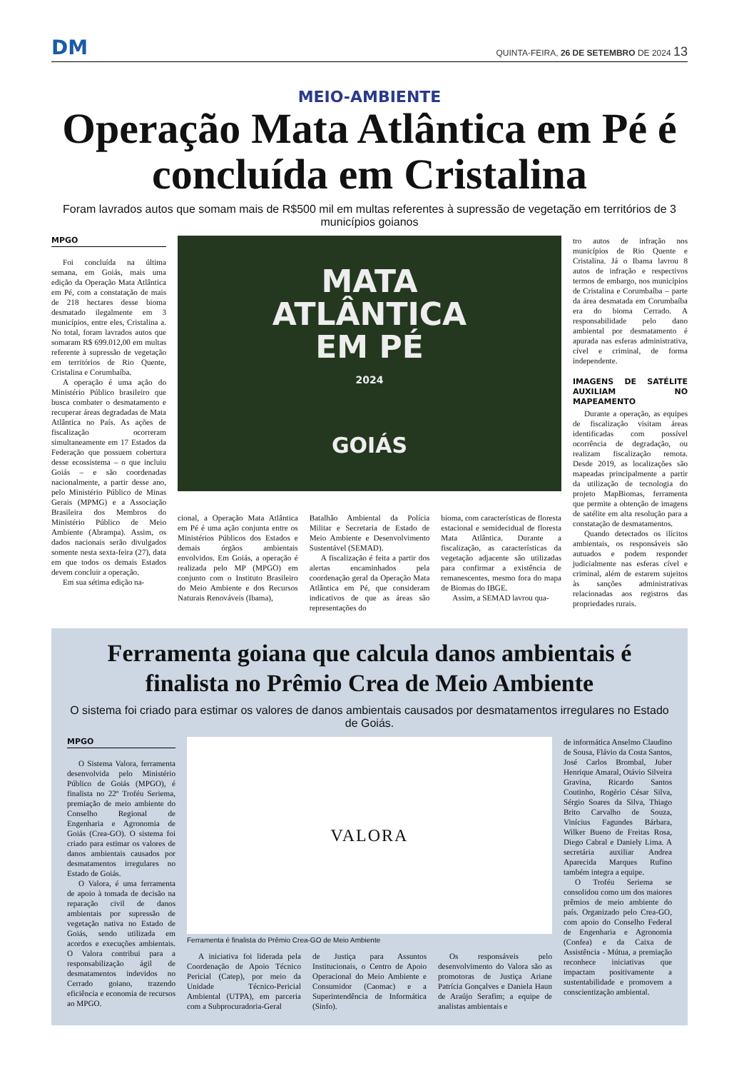DM
QUINTA-FEIRA, 26 DE SETEMBRO DE 2024 13
MEIO-AMBIENTE
Operação Mata Atlântica em Pé é concluída em Cristalina
Foram lavrados autos que somam mais de R$500 mil em multas referentes à supressão de vegetação em territórios de 3 municípios goianos
MPGO
Foi concluída na última semana, em Goiás, mais uma edição da Operação Mata Atlântica em Pé, com a constatação de mais de 218 hectares desse bioma desmatado ilegalmente em 3 municípios, entre eles, Cristalina a. No total, foram lavrados autos que somaram R$ 699.012,00 em multas referente à supressão de vegetação em territórios de Rio Quente, Cristalina e Corumbaíba.
A operação é uma ação do Ministério Público brasileiro que busca combater o desmatamento e recuperar áreas degradadas de Mata Atlântica no País. As ações de fiscalização ocorreram simultaneamente em 17 Estados da Federação que possuem cobertura desse ecossistema – o que incluiu Goiás – e são coordenadas nacionalmente, a partir desse ano, pelo Ministério Público de Minas Gerais (MPMG) e a Associação Brasileira dos Membros do Ministério Público de Meio Ambiente (Abrampa). Assim, os dados nacionais serão divulgados somente nesta sexta-feira (27), data em que todos os demais Estados devem concluir a operação.
Em sua sétima edição na-
MATA
ATLÂNTICA
EM PÉ
2024
GOIÁS
cional, a Operação Mata Atlântica em Pé é uma ação conjunta entre os Ministérios Públicos dos Estados e demais órgãos ambientais envolvidos. Em Goiás, a operação é realizada pelo MP (MPGO) em conjunto com o Instituto Brasileiro do Meio Ambiente e dos Recursos Naturais Renováveis (Ibama),
Batalhão Ambiental da Polícia Militar e Secretaria de Estado de Meio Ambiente e Desenvolvimento Sustentável (SEMAD).
A fiscalização é feita a partir dos alertas encaminhados pela coordenação geral da Operação Mata Atlântica em Pé, que consideram indicativos de que as áreas são representações do
bioma, com características de floresta estacional e semidecidual de floresta Mata Atlântica. Durante a fiscalização, as características da vegetação adjacente são utilizadas para confirmar a existência de remanescentes, mesmo fora do mapa de Biomas do IBGE.
Assim, a SEMAD lavrou qua-
tro autos de infração nos municípios de Rio Quente e Cristalina. Já o Ibama lavrou 8 autos de infração e respectivos termos de embargo, nos municípios de Cristalina e Corumbaíba – parte da área desmatada em Corumbaíba era do bioma Cerrado. A responsabilidade pelo dano ambiental por desmatamento é apurada nas esferas administrativa, cível e criminal, de forma independente.
IMAGENS DE SATÉLITE AUXILIAM NO MAPEAMENTO
Durante a operação, as equipes de fiscalização visitam áreas identificadas com possível ocorrência de degradação, ou realizam fiscalização remota. Desde 2019, as localizações são mapeadas principalmente a partir da utilização de tecnologia do projeto MapBiomas, ferramenta que permite a obtenção de imagens de satélite em alta resolução para a constatação de desmatamentos.
Quando detectados os ilícitos ambientais, os responsáveis são autuados e podem responder judicialmente nas esferas cível e criminal, além de estarem sujeitos às sanções administrativas relacionadas aos registros das propriedades rurais.
Ferramenta goiana que calcula danos ambientais é finalista no Prêmio Crea de Meio Ambiente
O sistema foi criado para estimar os valores de danos ambientais causados por desmatamentos irregulares no Estado de Goiás.
MPGO
O Sistema Valora, ferramenta desenvolvida pelo Ministério Público de Goiás (MPGO), é finalista no 22º Troféu Seriema, premiação de meio ambiente do Conselho Regional de Engenharia e Agronomia de Goiás (Crea-GO). O sistema foi criado para estimar os valores de danos ambientais causados por desmatamentos irregulares no Estado de Goiás.
O Valora, é uma ferramenta de apoio à tomada de decisão na reparação civil de danos ambientais por supressão de vegetação nativa no Estado de Goiás, sendo utilizada em acordos e execuções ambientais. O Valora contribui para a responsabilização ágil de desmatamentos indevidos no Cerrado goiano, trazendo eficiência e economia de recursos ao MPGO.
VALORA
Ferramenta é finalista do Prêmio Crea-GO de Meio Ambiente
A iniciativa foi liderada pela Coordenação de Apoio Técnico Pericial (Catep), por meio da Unidade Técnico-Pericial Ambiental (UTPA), em parceria com a Subprocuradoria-Geral
de Justiça para Assuntos Institucionais, o Centro de Apoio Operacional do Meio Ambiente e Consumidor (Caomac) e a Superintendência de Informática (Sinfo).
Os responsáveis pelo desenvolvimento do Valora são as promotoras de Justiça Ariane Patrícia Gonçalves e Daniela Haun de Araújo Serafim; a equipe de analistas ambientais e
de informática Anselmo Claudino de Sousa, Flávio da Costa Santos, José Carlos Brombal, Juber Henrique Amaral, Otávio Silveira Gravina, Ricardo Santos Coutinho, Rogério César Silva, Sérgio Soares da Silva, Thiago Brito Carvalho de Souza, Vinícius Fagundes Bárbara, Wilker Bueno de Freitas Rosa, Diego Cabral e Daniely Lima. A secretária auxiliar Andrea Aparecida Marques Rufino também integra a equipe.
O Troféu Seriema se consolidou como um dos maiores prêmios de meio ambiente do país. Organizado pelo Crea-GO, com apoio do Conselho Federal de Engenharia e Agronomia (Confea) e da Caixa de Assistência - Mútua, a premiação reconhece iniciativas que impactam positivamente a sustentabilidade e promovem a conscientização ambiental.